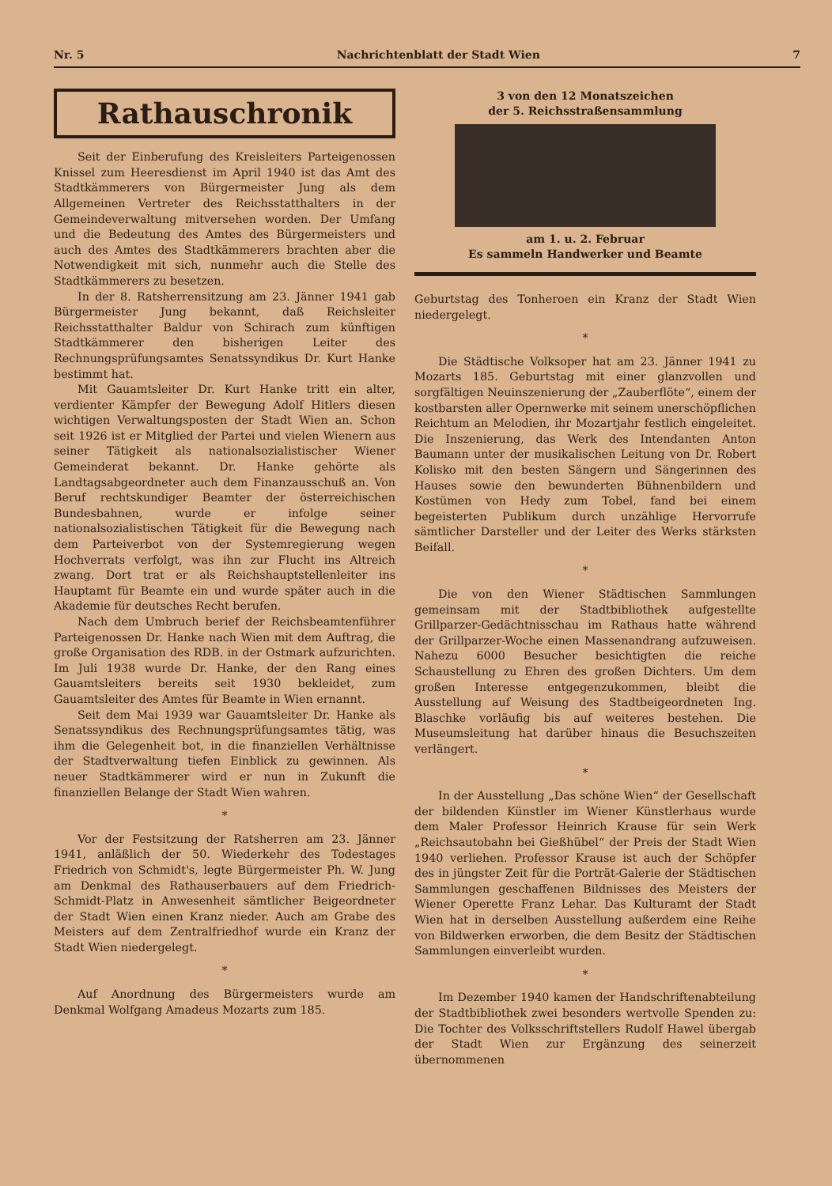Nr. 5 Nachrichtenblatt der Stadt Wien 7
Rathauschronik
Seit der Einberufung des Kreisleiters Parteigenossen Knissel zum Heeresdienst im April 1940 ist das Amt des Stadtkämmerers von Bürgermeister Jung als dem Allgemeinen Vertreter des Reichsstatthalters in der Gemeindeverwaltung mitversehen worden. Der Umfang und die Bedeutung des Amtes des Bürgermeisters und auch des Amtes des Stadtkämmerers brachten aber die Notwendigkeit mit sich, nunmehr auch die Stelle des Stadtkämmerers zu besetzen.
In der 8. Ratsherrensitzung am 23. Jänner 1941 gab Bürgermeister Jung bekannt, daß Reichsleiter Reichsstatthalter Baldur von Schirach zum künftigen Stadtkämmerer den bisherigen Leiter des Rechnungsprüfungsamtes Senatssyndikus Dr. Kurt Hanke bestimmt hat.
Mit Gauamtsleiter Dr. Kurt Hanke tritt ein alter, verdienter Kämpfer der Bewegung Adolf Hitlers diesen wichtigen Verwaltungsposten der Stadt Wien an. Schon seit 1926 ist er Mitglied der Partei und vielen Wienern aus seiner Tätigkeit als nationalsozialistischer Wiener Gemeinderat bekannt. Dr. Hanke gehörte als Landtagsabgeordneter auch dem Finanzausschuß an. Von Beruf rechtskundiger Beamter der österreichischen Bundesbahnen, wurde er infolge seiner nationalsozialistischen Tätigkeit für die Bewegung nach dem Parteiverbot von der Systemregierung wegen Hochverrats verfolgt, was ihn zur Flucht ins Altreich zwang. Dort trat er als Reichshauptstellenleiter ins Hauptamt für Beamte ein und wurde später auch in die Akademie für deutsches Recht berufen.
Nach dem Umbruch berief der Reichsbeamtenführer Parteigenossen Dr. Hanke nach Wien mit dem Auftrag, die große Organisation des RDB. in der Ostmark aufzurichten. Im Juli 1938 wurde Dr. Hanke, der den Rang eines Gauamtsleiters bereits seit 1930 bekleidet, zum Gauamtsleiter des Amtes für Beamte in Wien ernannt.
Seit dem Mai 1939 war Gauamtsleiter Dr. Hanke als Senatssyndikus des Rechnungsprüfungsamtes tätig, was ihm die Gelegenheit bot, in die finanziellen Verhältnisse der Stadtverwaltung tiefen Einblick zu gewinnen. Als neuer Stadtkämmerer wird er nun in Zukunft die finanziellen Belange der Stadt Wien wahren.
*
Vor der Festsitzung der Ratsherren am 23. Jänner 1941, anläßlich der 50. Wiederkehr des Todestages Friedrich von Schmidt's, legte Bürgermeister Ph. W. Jung am Denkmal des Rathauserbauers auf dem Friedrich-Schmidt-Platz in Anwesenheit sämtlicher Beigeordneter der Stadt Wien einen Kranz nieder. Auch am Grabe des Meisters auf dem Zentralfriedhof wurde ein Kranz der Stadt Wien niedergelegt.
*
Auf Anordnung des Bürgermeisters wurde am Denkmal Wolfgang Amadeus Mozarts zum 185.
3 von den 12 Monatszeichen
der 5. Reichsstraßensammlung
am 1. u. 2. Februar
Es sammeln Handwerker und Beamte
Geburtstag des Tonheroen ein Kranz der Stadt Wien niedergelegt.
*
Die Städtische Volksoper hat am 23. Jänner 1941 zu Mozarts 185. Geburtstag mit einer glanzvollen und sorgfältigen Neuinszenierung der „Zauberflöte“, einem der kostbarsten aller Opernwerke mit seinem unerschöpflichen Reichtum an Melodien, ihr Mozartjahr festlich eingeleitet. Die Inszenierung, das Werk des Intendanten Anton Baumann unter der musikalischen Leitung von Dr. Robert Kolisko mit den besten Sängern und Sängerinnen des Hauses sowie den bewunderten Bühnenbildern und Kostümen von Hedy zum Tobel, fand bei einem begeisterten Publikum durch unzählige Hervorrufe sämtlicher Darsteller und der Leiter des Werks stärksten Beifall.
*
Die von den Wiener Städtischen Sammlungen gemeinsam mit der Stadtbibliothek aufgestellte Grillparzer-Gedächtnisschau im Rathaus hatte während der Grillparzer-Woche einen Massenandrang aufzuweisen. Nahezu 6000 Besucher besichtigten die reiche Schaustellung zu Ehren des großen Dichters. Um dem großen Interesse entgegenzukommen, bleibt die Ausstellung auf Weisung des Stadtbeigeordneten Ing. Blaschke vorläufig bis auf weiteres bestehen. Die Museumsleitung hat darüber hinaus die Besuchszeiten verlängert.
*
In der Ausstellung „Das schöne Wien“ der Gesellschaft der bildenden Künstler im Wiener Künstlerhaus wurde dem Maler Professor Heinrich Krause für sein Werk „Reichsautobahn bei Gießhübel“ der Preis der Stadt Wien 1940 verliehen. Professor Krause ist auch der Schöpfer des in jüngster Zeit für die Porträt-Galerie der Städtischen Sammlungen geschaffenen Bildnisses des Meisters der Wiener Operette Franz Lehar. Das Kulturamt der Stadt Wien hat in derselben Ausstellung außerdem eine Reihe von Bildwerken erworben, die dem Besitz der Städtischen Sammlungen einverleibt wurden.
*
Im Dezember 1940 kamen der Handschriftenabteilung der Stadtbibliothek zwei besonders wertvolle Spenden zu: Die Tochter des Volksschriftstellers Rudolf Hawel übergab der Stadt Wien zur Ergänzung des seinerzeit übernommenen